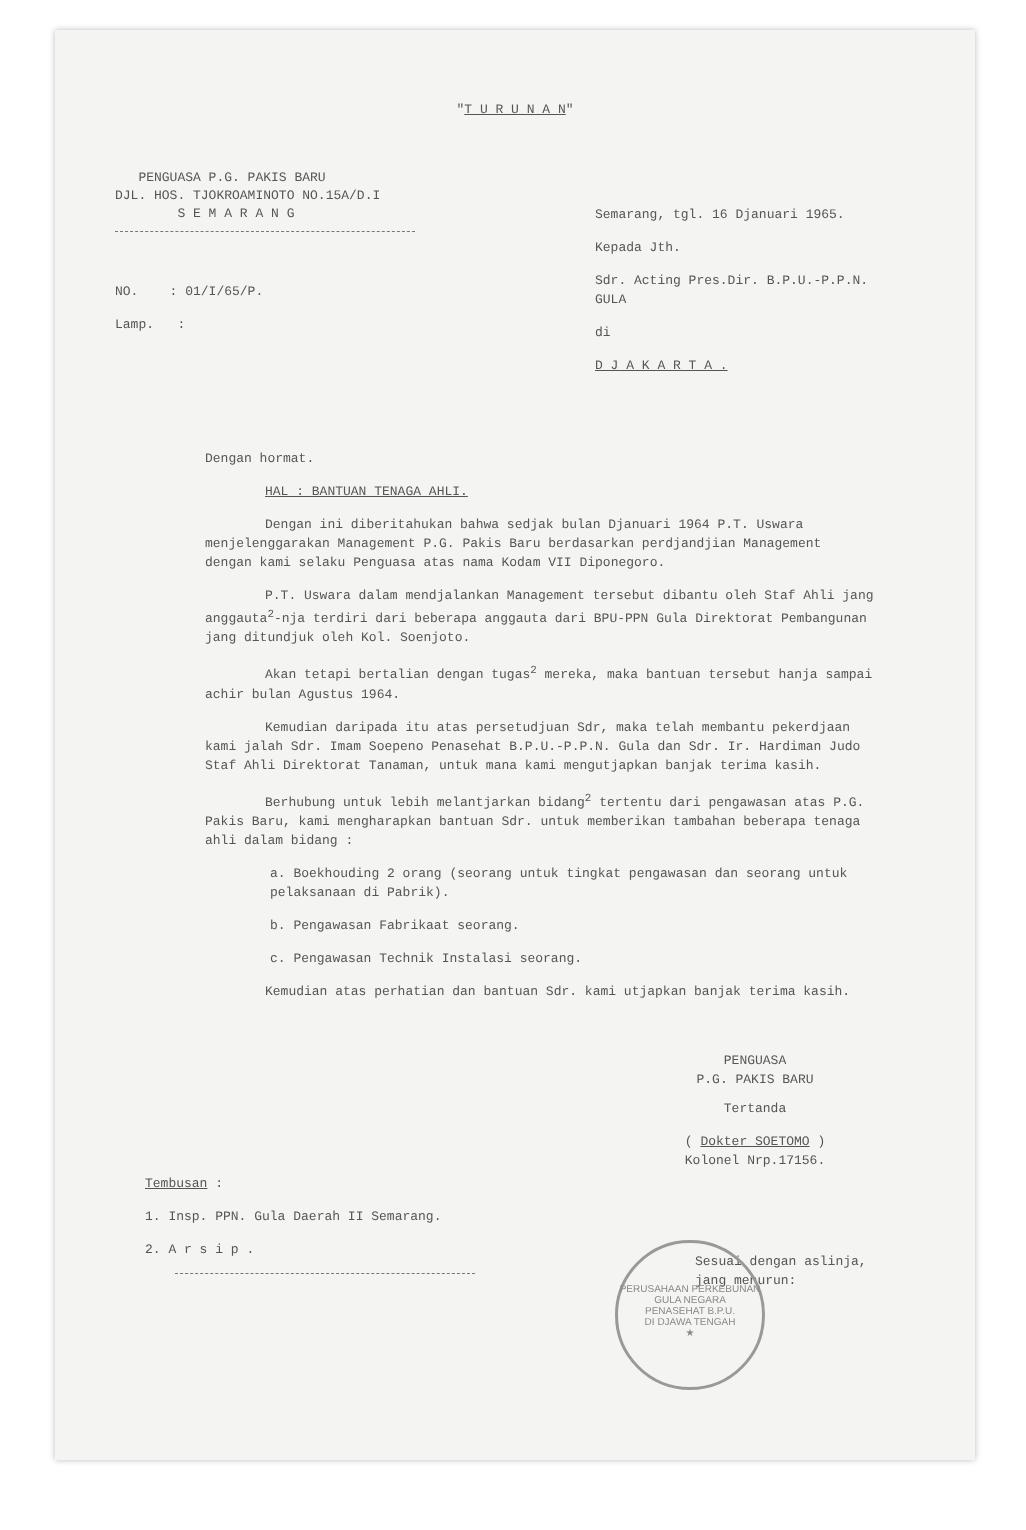"T U R U N A N"
PENGUASA P.G. PAKIS BARU
DJL. HOS. TJOKROAMINOTO NO.15A/D.I
S E M A R A N G
NO. : 01/I/65/P.
Lamp. :
Semarang, tgl. 16 Djanuari 1965.
Kepada Jth.
Sdr. Acting Pres.Dir. B.P.U.-P.P.N.
GULA
di
D J A K A R T A .
Dengan hormat.
HAL : BANTUAN TENAGA AHLI.
Dengan ini diberitahukan bahwa sedjak bulan Djanuari 1964 P.T. Uswara menjelenggarakan Management P.G. Pakis Baru berdasarkan perdjandjian Management dengan kami selaku Penguasa atas nama Kodam VII Diponegoro.
P.T. Uswara dalam mendjalankan Management tersebut dibantu oleh Staf Ahli jang anggauta<sup>2</sup>-nja terdiri dari beberapa anggauta dari BPU-PPN Gula Direktorat Pembangunan jang ditundjuk oleh Kol. Soenjoto.
Akan tetapi bertalian dengan tugas<sup>2</sup> mereka, maka bantuan tersebut hanja sampai achir bulan Agustus 1964.
Kemudian daripada itu atas persetudjuan Sdr, maka telah membantu pekerdjaan kami jalah Sdr. Imam Soepeno Penasehat B.P.U.-P.P.N. Gula dan Sdr. Ir. Hardiman Judo Staf Ahli Direktorat Tanaman, untuk mana kami mengutjapkan banjak terima kasih.
Berhubung untuk lebih melantjarkan bidang<sup>2</sup> tertentu dari pengawasan atas P.G. Pakis Baru, kami mengharapkan bantuan Sdr. untuk memberikan tambahan beberapa tenaga ahli dalam bidang :
a. Boekhouding 2 orang (seorang untuk tingkat pengawasan dan seorang untuk pelaksanaan di Pabrik).
b. Pengawasan Fabrikaat seorang.
c. Pengawasan Technik Instalasi seorang.
Kemudian atas perhatian dan bantuan Sdr. kami utjapkan banjak terima kasih.
PENGUASA
P.G. PAKIS BARU
Tertanda
( Dokter SOETOMO )
Kolonel Nrp.17156.
Tembusan :
1. Insp. PPN. Gula Daerah II Semarang.
2. A r s i p .
Sesuai dengan aslinja,
jang menurun:
PERUSAHAAN PERKEBUNAN GULA NEGARA
PENASEHAT B.P.U.
DI DJAWA TENGAH
★